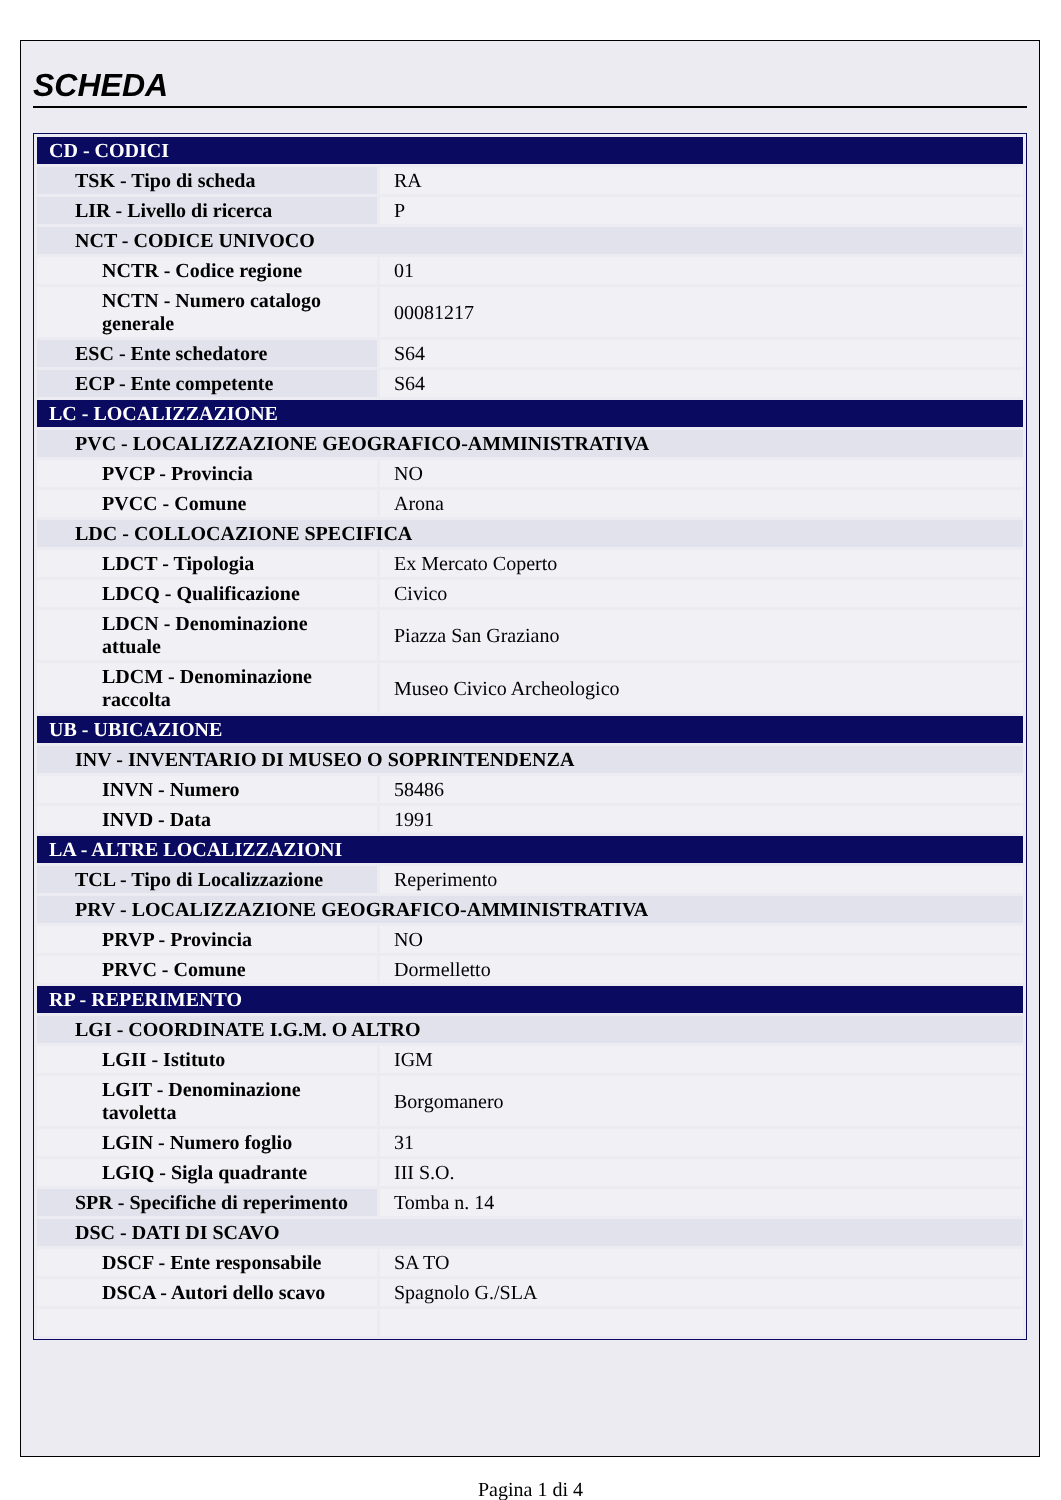SCHEDA
| CD - CODICI | |
| TSK - Tipo di scheda | RA |
| LIR - Livello di ricerca | P |
| NCT - CODICE UNIVOCO | |
| NCTR - Codice regione | 01 |
| NCTN - Numero catalogo generale | 00081217 |
| ESC - Ente schedatore | S64 |
| ECP - Ente competente | S64 |
| LC - LOCALIZZAZIONE | |
| PVC - LOCALIZZAZIONE GEOGRAFICO-AMMINISTRATIVA | |
| PVCP - Provincia | NO |
| PVCC - Comune | Arona |
| LDC - COLLOCAZIONE SPECIFICA | |
| LDCT - Tipologia | Ex Mercato Coperto |
| LDCQ - Qualificazione | Civico |
| LDCN - Denominazione attuale | Piazza San Graziano |
| LDCM - Denominazione raccolta | Museo Civico Archeologico |
| UB - UBICAZIONE | |
| INV - INVENTARIO DI MUSEO O SOPRINTENDENZA | |
| INVN - Numero | 58486 |
| INVD - Data | 1991 |
| LA - ALTRE LOCALIZZAZIONI | |
| TCL - Tipo di Localizzazione | Reperimento |
| PRV - LOCALIZZAZIONE GEOGRAFICO-AMMINISTRATIVA | |
| PRVP - Provincia | NO |
| PRVC - Comune | Dormelletto |
| RP - REPERIMENTO | |
| LGI - COORDINATE I.G.M. O ALTRO | |
| LGII - Istituto | IGM |
| LGIT - Denominazione tavoletta | Borgomanero |
| LGIN - Numero foglio | 31 |
| LGIQ - Sigla quadrante | III S.O. |
| SPR - Specifiche di reperimento | Tomba n. 14 |
| DSC - DATI DI SCAVO | |
| DSCF - Ente responsabile | SA TO |
| DSCA - Autori dello scavo | Spagnolo G./SLA |
Pagina 1 di 4